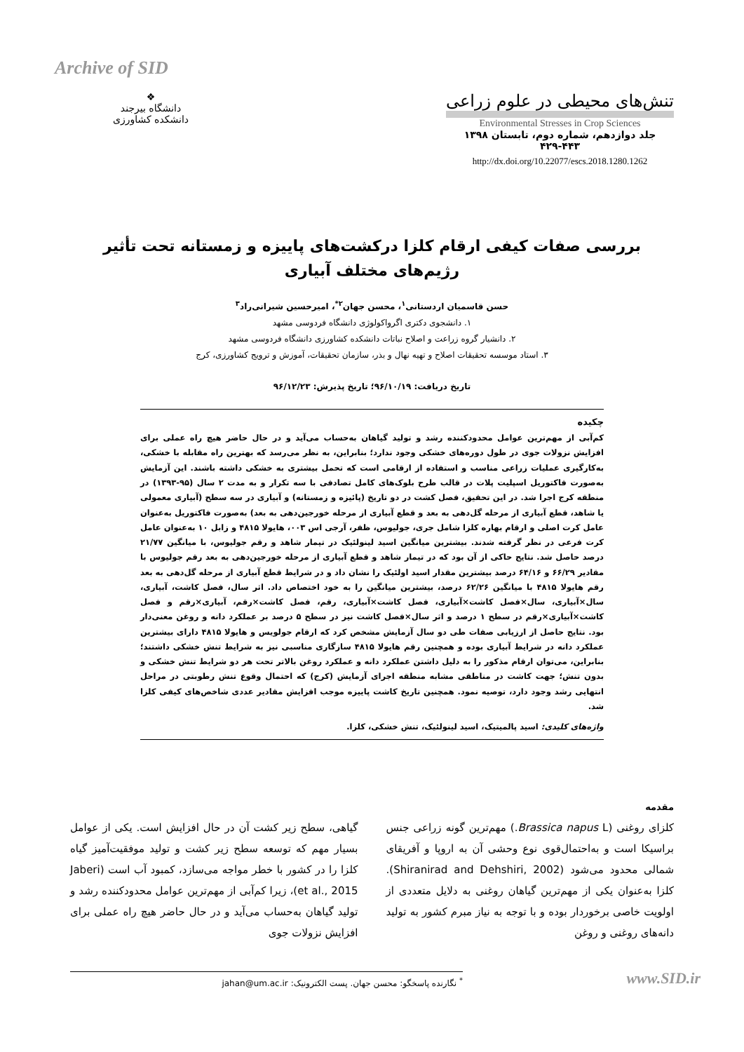Archive of SID
❖
دانشگاه بیرجند
دانشکده کشاورزی
تنش‌های محیطی در علوم زراعی
Environmental Stresses in Crop Sciences
جلد دوازدهم، شماره دوم، تابستان ۱۳۹۸
۴۲۹-۴۴۳
http://dx.doi.org/10.22077/escs.2018.1280.1262
بررسی صفات کیفی ارقام کلزا درکشت‌های پاییزه و زمستانه تحت تأثیر رژیم‌های مختلف آبیاری
حسن قاسمیان اردستانی<sup>۱</sup>، محسن جهان<sup>۲*</sup>، امیرحسین شیرانی‌راد<sup>۳</sup>
۱. دانشجوی دکتری اگرواکولوژی دانشگاه فردوسی مشهد
۲. دانشیار گروه زراعت و اصلاح نباتات دانشکده کشاورزی دانشگاه فردوسی مشهد
۳. استاد موسسه تحقیقات اصلاح و تهیه نهال و بذر، سازمان تحقیقات، آموزش و ترویج کشاورزی، کرج
تاریخ دریافت: ۹۶/۱۰/۱۹؛ تاریخ پذیرش: ۹۶/۱۲/۲۳
چکیده
کم‌آبی از مهم‌ترین عوامل محدودکننده رشد و تولید گیاهان به‌حساب می‌آید و در حال حاضر هیچ راه عملی برای افزایش نزولات جوی در طول دوره‌های خشکی وجود ندارد؛ بنابراین، به نظر می‌رسد که بهترین راه مقابله با خشکی، به‌کارگیری عملیات زراعی مناسب و استفاده از ارقامی است که تحمل بیشتری به خشکی داشته باشند. این آزمایش به‌صورت فاکتوریل اسپلیت پلات در قالب طرح بلوک‌های کامل تصادفی با سه تکرار و به مدت ۲ سال (۹۵-۱۳۹۳) در منطقه کرج اجرا شد. در این تحقیق، فصل کشت در دو تاریخ (پائیزه و زمستانه) و آبیاری در سه سطح (آبیاری معمولی یا شاهد، قطع آبیاری از مرحله گل‌دهی به بعد و قطع آبیاری از مرحله خورجین‌دهی به بعد) به‌صورت فاکتوریل به‌عنوان عامل کرت اصلی و ارقام بهاره کلزا شامل جری، جولیوس، ظفر، آرجی اس ۰۰۳، هایولا ۴۸۱۵ و زابل ۱۰ به‌عنوان عامل کرت فرعی در نظر گرفته شدند. بیشترین میانگین اسید لینولئیک در تیمار شاهد و رقم جولیوس، با میانگین ۲۱/۷۷ درصد حاصل شد. نتایج حاکی از آن بود که در تیمار شاهد و قطع آبیاری از مرحله خورجین‌دهی به بعد رقم جولیوس با مقادیر ۶۶/۲۹ و ۶۴/۱۶ درصد بیشترین مقدار اسید اولئیک را نشان داد و در شرایط قطع آبیاری از مرحله گل‌دهی به بعد رقم هایولا ۴۸۱۵ با میانگین ۶۲/۲۶ درصد، بیشترین میانگین را به خود اختصاص داد. اثر سال، فصل کاشت، آبیاری، سال×آبیاری، سال×فصل کاشت×آبیاری، فصل کاشت×آبیاری، رقم، فصل کاشت×رقم، آبیاری×رقم و فصل کاشت×آبیاری×رقم در سطح ۱ درصد و اثر سال×فصل کاشت نیز در سطح ۵ درصد بر عملکرد دانه و روغن معنی‌دار بود. نتایج حاصل از ارزیابی صفات طی دو سال آزمایش مشخص کرد که ارقام جولویس و هایولا ۴۸۱۵ دارای بیشترین عملکرد دانه در شرایط آبیاری بوده و همچنین رقم هایولا ۴۸۱۵ سازگاری مناسبی نیز به شرایط تنش خشکی داشتند؛ بنابراین، می‌توان ارقام مذکور را به دلیل داشتن عملکرد دانه و عملکرد روغن بالاتر تحت هر دو شرایط تنش خشکی و بدون تنش؛ جهت کاشت در مناطقی مشابه منطقه اجرای آزمایش (کرج) که احتمال وقوع تنش رطوبتی در مراحل انتهایی رشد وجود دارد، توصیه نمود. همچنین تاریخ کاشت پاییزه موجب افزایش مقادیر عددی شاخص‌های کیفی کلزا شد.
واژه‌های کلیدی: اسید پالمیتیک، اسید لینولئیک، تنش خشکی، کلزا.
مقدمه
کلزای روغنی (Brassica napus L.) مهم‌ترین گونه زراعی جنس براسیکا است و به‌احتمال‌قوی نوع وحشی آن به اروپا و آفریقای شمالی محدود می‌شود (Shiranirad and Dehshiri, 2002). کلزا به‌عنوان یکی از مهم‌ترین گیاهان روغنی به دلایل متعددی از اولویت خاصی برخوردار بوده و با توجه به نیاز مبرم کشور به تولید دانه‌های روغنی و روغن
گیاهی، سطح زیر کشت آن در حال افزایش است. یکی از عوامل بسیار مهم که توسعه سطح زیر کشت و تولید موفقیت‌آمیز گیاه کلزا را در کشور با خطر مواجه می‌سازد، کمبود آب است (Jaberi et al., 2015)، زیرا کم‌آبی از مهم‌ترین عوامل محدودکننده رشد و تولید گیاهان به‌حساب می‌آید و در حال حاضر هیچ راه عملی برای افزایش نزولات جوی
<sup>*</sup> نگارنده پاسخگو: محسن جهان. پست الکترونیک: jahan@um.ac.ir
www.SID.ir